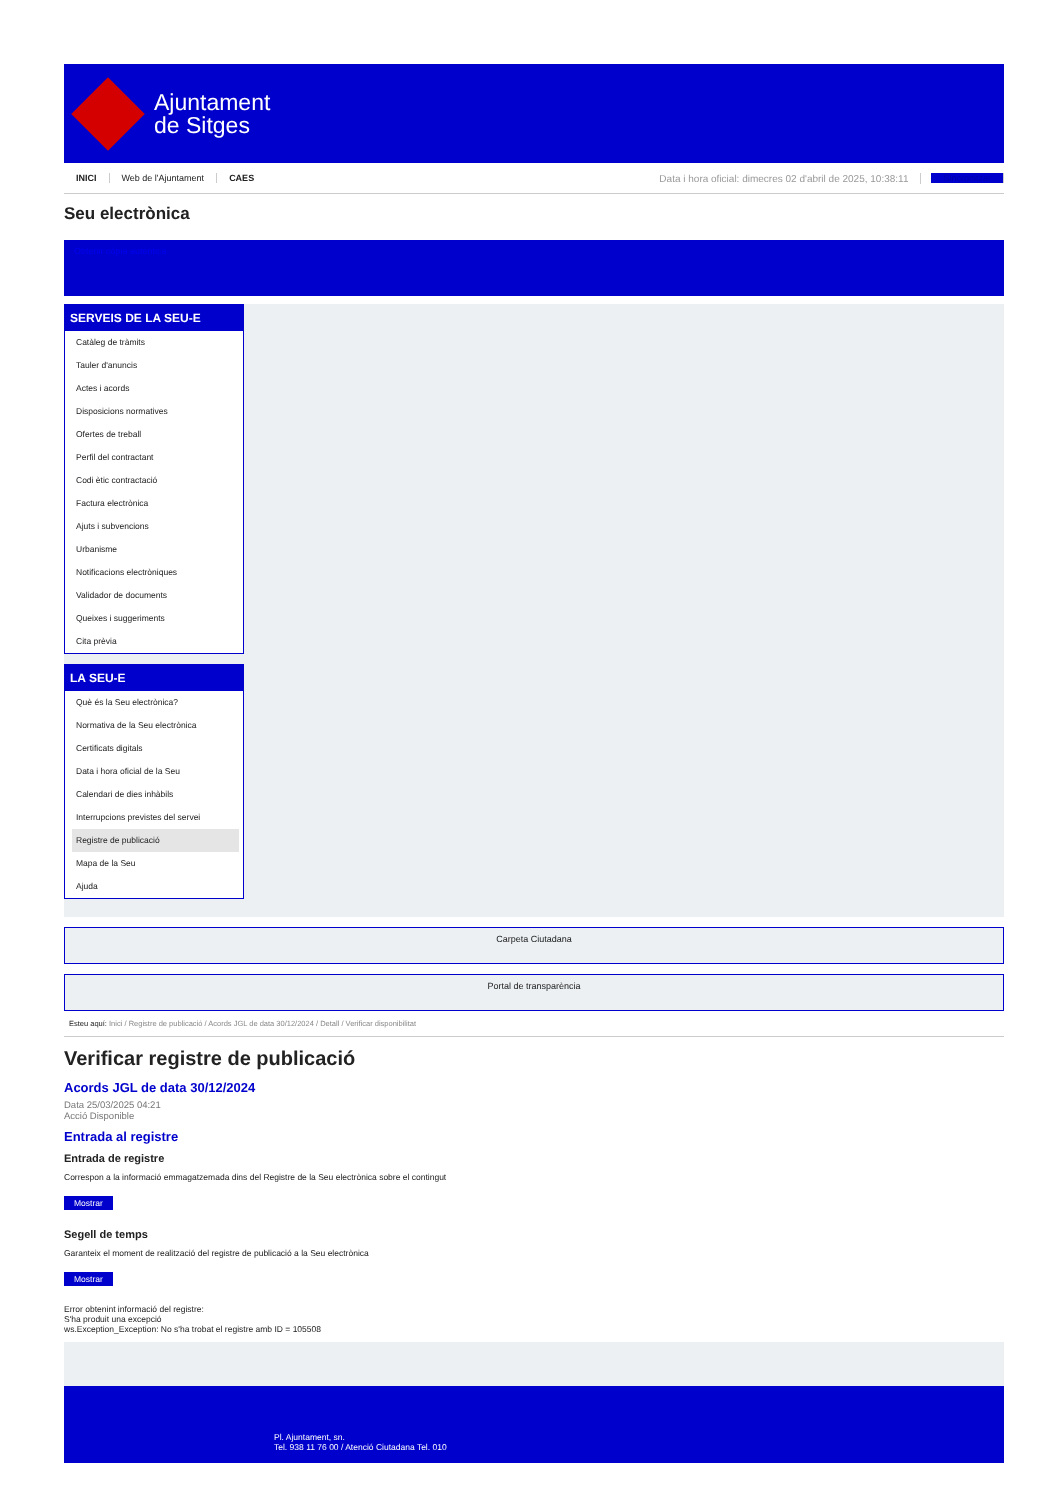Ajuntament
de Sitges
INICI Web de l'Ajuntament CAES Data i hora oficial: dimecres 02 d'abril de 2025, 10:38:11 Sincronitzar
Seu electrònica
Obtenir còpia autèntica
SERVEIS DE LA SEU-E
Catàleg de tràmits
Tauler d'anuncis
Actes i acords
Disposicions normatives
Ofertes de treball
Perfil del contractant
Codi ètic contractació
Factura electrònica
Ajuts i subvencions
Urbanisme
Notificacions electròniques
Validador de documents
Queixes i suggeriments
Cita prèvia
LA SEU-E
Què és la Seu electrònica?
Normativa de la Seu electrònica
Certificats digitals
Data i hora oficial de la Seu
Calendari de dies inhàbils
Interrupcions previstes del servei
Registre de publicació
Mapa de la Seu
Ajuda
Carpeta Ciutadana
Portal de transparència
Esteu aquí: Inici / Registre de publicació / Acords JGL de data 30/12/2024 / Detall / Verificar disponibilitat
Verificar registre de publicació
Acords JGL de data 30/12/2024
Data 25/03/2025 04:21
Acció Disponible
Entrada al registre
Entrada de registre
Correspon a la informació emmagatzemada dins del Registre de la Seu electrònica sobre el contingut
Mostrar
Segell de temps
Garanteix el moment de realització del registre de publicació a la Seu electrònica
Mostrar
Error obtenint informació del registre:
S'ha produit una excepció
ws.Exception_Exception: No s'ha trobat el registre amb ID = 105508
Pl. Ajuntament, sn.
Tel. 938 11 76 00 / Atenció Ciutadana Tel. 010